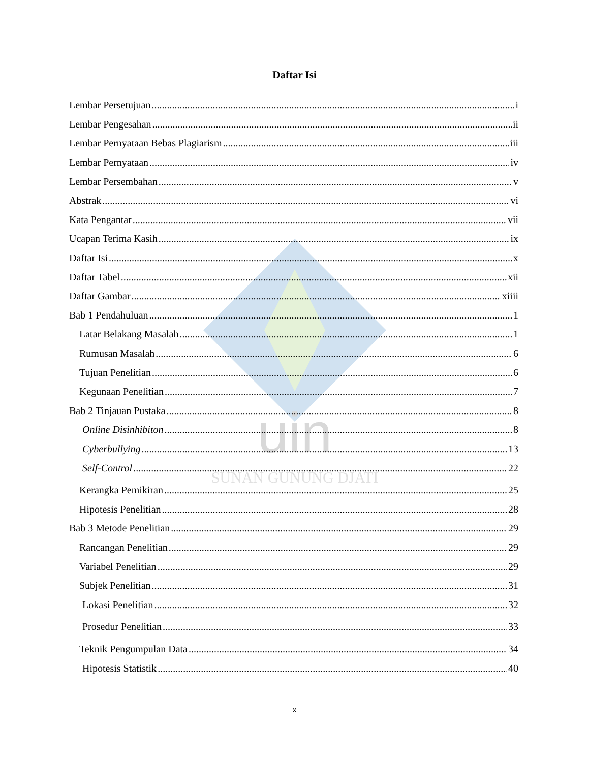uin
SUNAN GUNUNG DJATI
Daftar Isi
Lembar Persetujuan i
Lembar Pengesahan ii
Lembar Pernyataan Bebas Plagiarism iii
Lembar Pernyataan iv
Lembar Persembahan v
Abstrak vi
Kata Pengantar vii
Ucapan Terima Kasih ix
Daftar Isi x
Daftar Tabel xii
Daftar Gambar xiiii
Bab 1 Pendahuluan 1
Latar Belakang Masalah 1
Rumusan Masalah 6
Tujuan Penelitian 6
Kegunaan Penelitian 7
Bab 2 Tinjauan Pustaka 8
Online Disinhibiton 8
Cyberbullying 13
Self-Control 22
Kerangka Pemikiran 25
Hipotesis Penelitian 28
Bab 3 Metode Penelitian 29
Rancangan Penelitian 29
Variabel Penelitian 29
Subjek Penelitian 31
Lokasi Penelitian 32
Prosedur Penelitian 33
Teknik Pengumpulan Data 34
Hipotesis Statistik 40
x